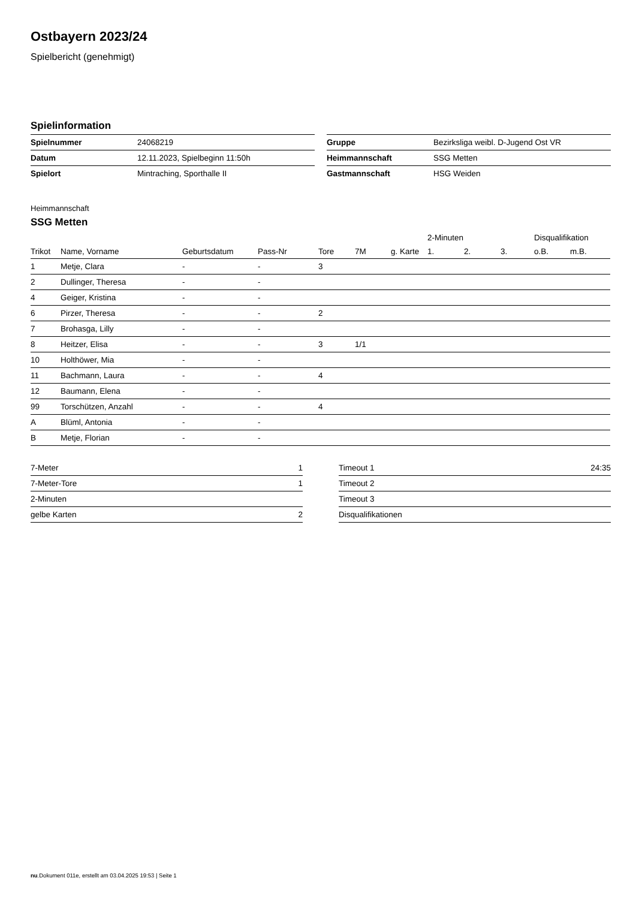Ostbayern 2023/24
Spielbericht (genehmigt)
Spielinformation
| Spielnummer | 24068219 |
| Datum | 12.11.2023, Spielbeginn 11:50h |
| Spielort | Mintraching, Sporthalle II |
| Gruppe | Bezirksliga weibl. D-Jugend Ost VR |
| Heimmannschaft | SSG Metten |
| Gastmannschaft | HSG Weiden |
Heimmannschaft
SSG Metten
| | | | | | | | 2-Minuten | | | Disqualifikation | |
| --- | --- | --- | --- | --- | --- | --- | --- | --- | --- | --- | --- |
| Trikot | Name, Vorname | Geburtsdatum | Pass-Nr | Tore | 7M | g. Karte | 1. | 2. | 3. | o.B. | m.B. |
| 1 | Metje, Clara | - | - | 3 | | | | | | | |
| 2 | Dullinger, Theresa | - | - | | | | | | | | |
| 4 | Geiger, Kristina | - | - | | | | | | | | |
| 6 | Pirzer, Theresa | - | - | 2 | | | | | | | |
| 7 | Brohasga, Lilly | - | - | | | | | | | | |
| 8 | Heitzer, Elisa | - | - | 3 | 1/1 | | | | | | |
| 10 | Holthöwer, Mia | - | - | | | | | | | | |
| 11 | Bachmann, Laura | - | - | 4 | | | | | | | |
| 12 | Baumann, Elena | - | - | | | | | | | | |
| 99 | Torschützen, Anzahl | - | - | 4 | | | | | | | |
| A | Blüml, Antonia | - | - | | | | | | | | |
| B | Metje, Florian | - | - | | | | | | | | |
| 7-Meter | 1 |
| 7-Meter-Tore | 1 |
| 2-Minuten | |
| gelbe Karten | 2 |
| Timeout 1 | 24:35 |
| Timeout 2 | |
| Timeout 3 | |
| Disqualifikationen | |
nu.Dokument 011e, erstellt am 03.04.2025 19:53 | Seite 1